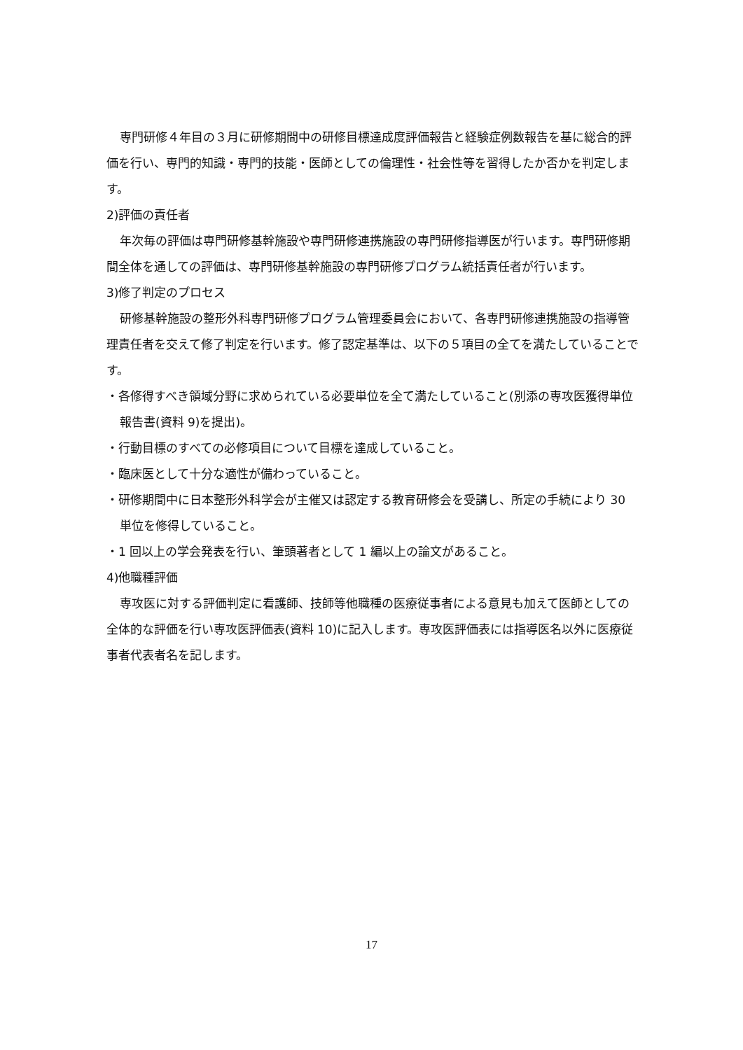専門研修４年目の３月に研修期間中の研修目標達成度評価報告と経験症例数報告を基に総合的評価を行い、専門的知識・専門的技能・医師としての倫理性・社会性等を習得したか否かを判定します。
2)評価の責任者
年次毎の評価は専門研修基幹施設や専門研修連携施設の専門研修指導医が行います。専門研修期間全体を通しての評価は、専門研修基幹施設の専門研修プログラム統括責任者が行います。
3)修了判定のプロセス
研修基幹施設の整形外科専門研修プログラム管理委員会において、各専門研修連携施設の指導管理責任者を交えて修了判定を行います。修了認定基準は、以下の５項目の全てを満たしていることです。
・各修得すべき領域分野に求められている必要単位を全て満たしていること(別添の専攻医獲得単位報告書(資料 9)を提出)。
・行動目標のすべての必修項目について目標を達成していること。
・臨床医として十分な適性が備わっていること。
・研修期間中に日本整形外科学会が主催又は認定する教育研修会を受講し、所定の手続により 30 単位を修得していること。
・1 回以上の学会発表を行い、筆頭著者として 1 編以上の論文があること。
4)他職種評価
専攻医に対する評価判定に看護師、技師等他職種の医療従事者による意見も加えて医師としての全体的な評価を行い専攻医評価表(資料 10)に記入します。専攻医評価表には指導医名以外に医療従事者代表者名を記します。
17